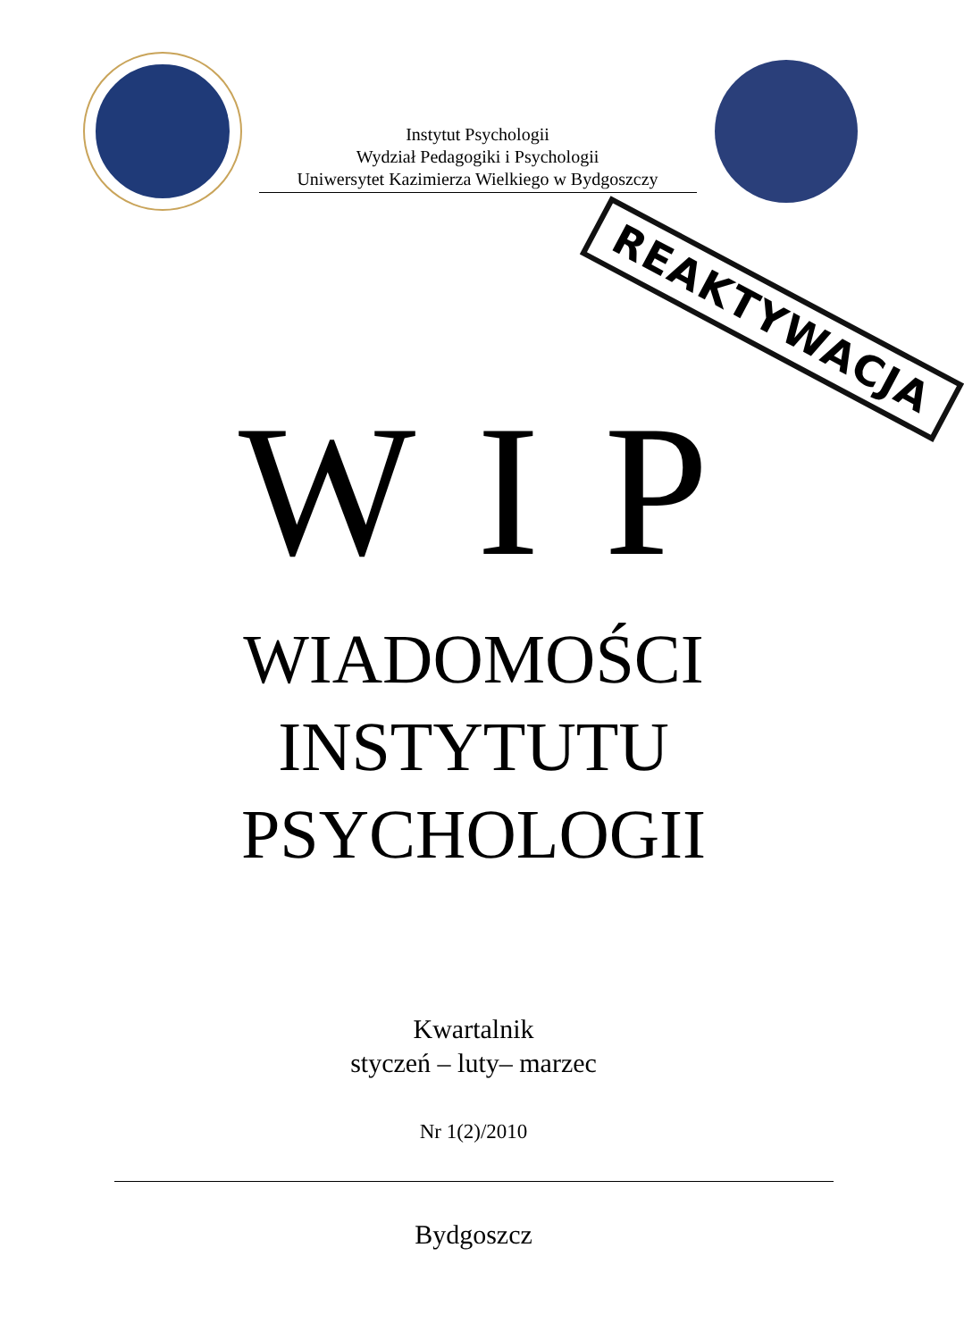Instytut Psychologii
Wydział Pedagogiki i Psychologii
Uniwersytet Kazimierza Wielkiego w Bydgoszczy
REAKTYWACJA
W I P
WIADOMOŚCI
INSTYTUTU
PSYCHOLOGII
Kwartalnik
styczeń – luty– marzec
Nr 1(2)/2010
Bydgoszcz